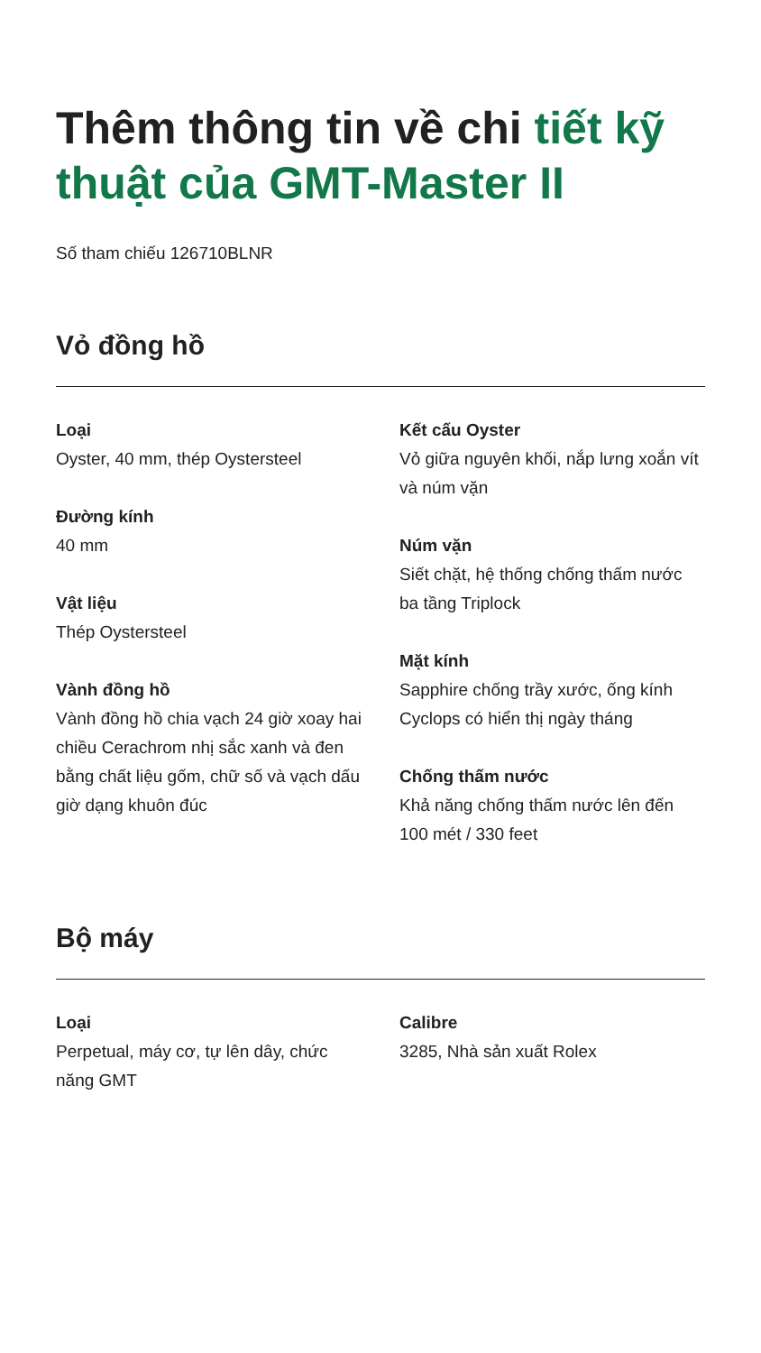Thêm thông tin về chi tiết kỹ thuật của GMT-Master II
Số tham chiếu 126710BLNR
Vỏ đồng hồ
Loại
Oyster, 40 mm, thép Oystersteel
Đường kính
40 mm
Vật liệu
Thép Oystersteel
Vành đồng hồ
Vành đồng hồ chia vạch 24 giờ xoay hai chiều Cerachrom nhị sắc xanh và đen bằng chất liệu gốm, chữ số và vạch dấu giờ dạng khuôn đúc
Kết cấu Oyster
Vỏ giữa nguyên khối, nắp lưng xoắn vít và núm vặn
Núm vặn
Siết chặt, hệ thống chống thấm nước ba tầng Triplock
Mặt kính
Sapphire chống trầy xước, ống kính Cyclops có hiển thị ngày tháng
Chống thấm nước
Khả năng chống thấm nước lên đến 100 mét / 330 feet
Bộ máy
Loại
Perpetual, máy cơ, tự lên dây, chức năng GMT
Calibre
3285, Nhà sản xuất Rolex